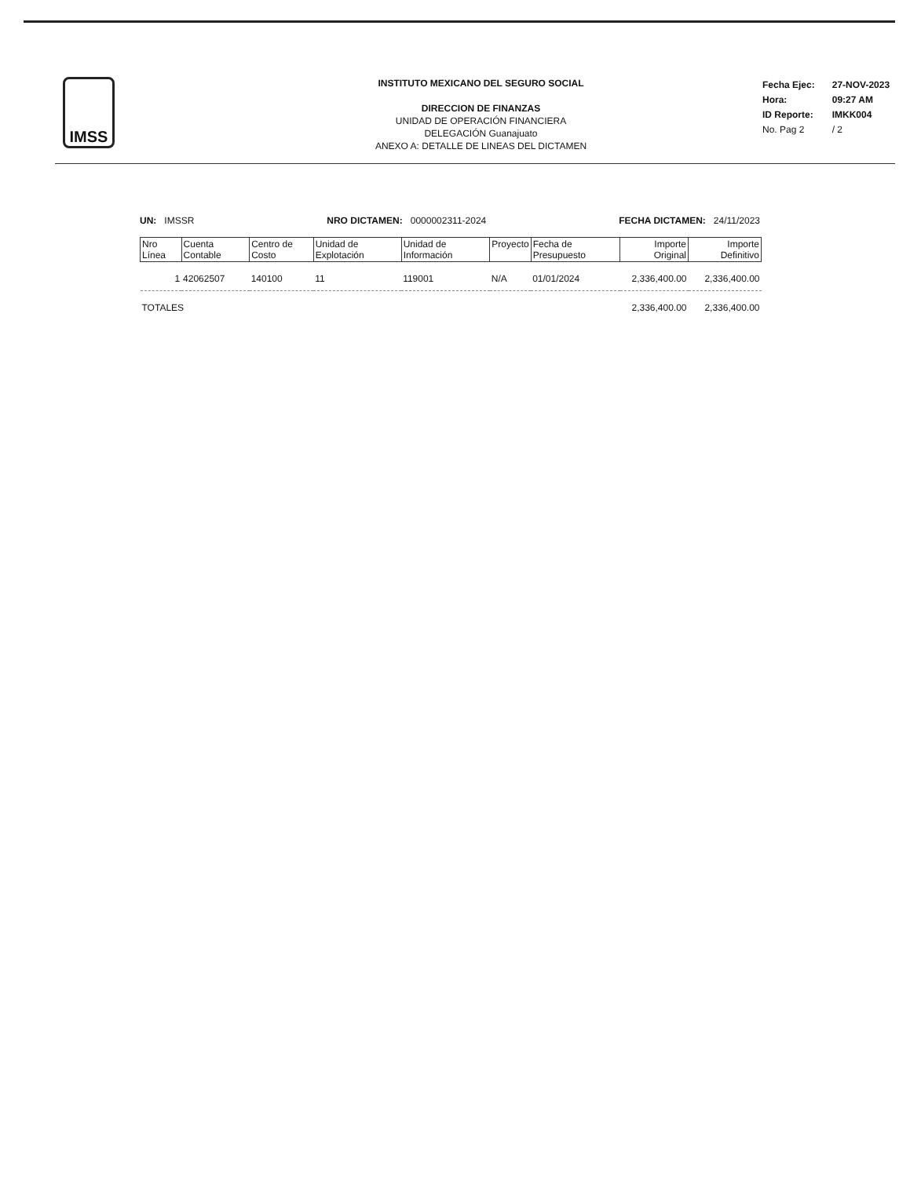IMSS
INSTITUTO MEXICANO DEL SEGURO SOCIAL
DIRECCION DE FINANZAS
UNIDAD DE OPERACIÓN FINANCIERA
DELEGACIÓN Guanajuato
ANEXO A: DETALLE DE LINEAS DEL DICTAMEN
| Fecha Ejec: | 27-NOV-2023 |
| Hora: | 09:27 AM |
| ID Reporte: | IMKK004 |
| No. Pag 2 | / 2 |
UN: IMSSR NRO DICTAMEN: 0000002311-2024 FECHA DICTAMEN: 24/11/2023
| Nro Línea | Cuenta Contable | Centro de Costo | Unidad de Explotación | Unidad de Información | Proyecto | Fecha de Presupuesto | Importe Original | Importe Definitivo |
| --- | --- | --- | --- | --- | --- | --- | --- | --- |
| 1 | 42062507 | 140100 | 11 | 119001 | N/A | 01/01/2024 | 2,336,400.00 | 2,336,400.00 |
| TOTALES | | | | | | | 2,336,400.00 | 2,336,400.00 |